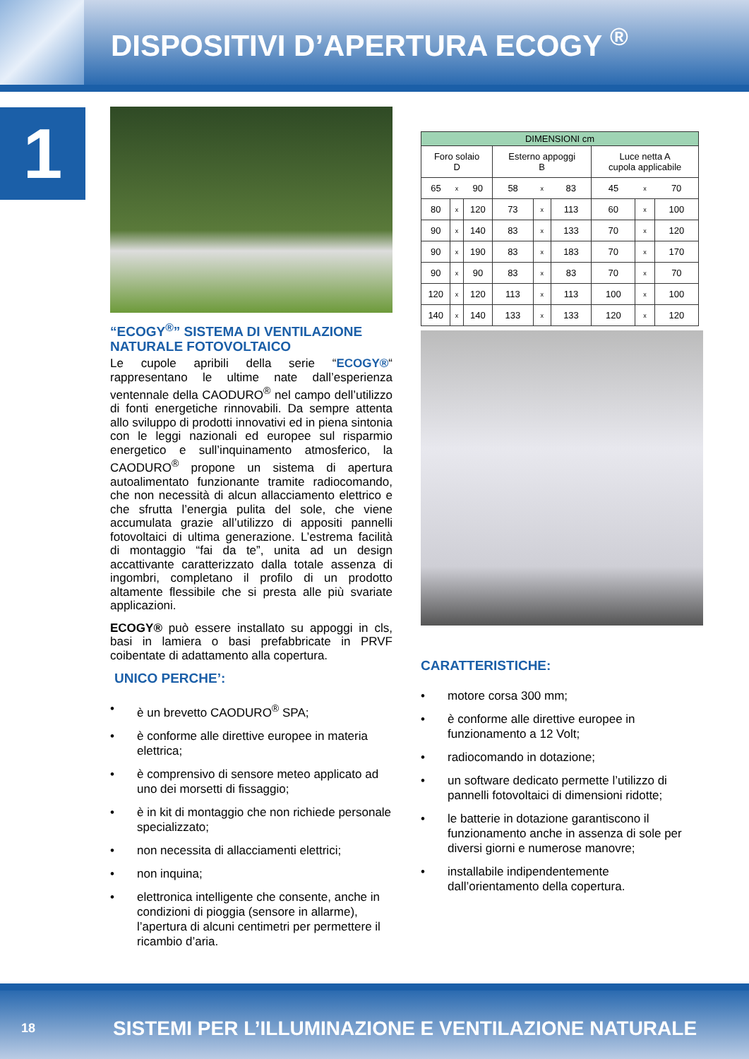DISPOSITIVI D’APERTURA ECOGY <sup>®</sup>
1
“ECOGY<sup>®</sup>” SISTEMA DI VENTILAZIONE NATURALE FOTOVOLTAICO
Le cupole apribili della serie “ECOGY®“ rappresentano le ultime nate dall’esperienza ventennale della CAODURO<sup>®</sup> nel campo dell’utilizzo di fonti energetiche rinnovabili. Da sempre attenta allo sviluppo di prodotti innovativi ed in piena sintonia con le leggi nazionali ed europee sul risparmio energetico e sull’inquinamento atmosferico, la CAODURO<sup>®</sup> propone un sistema di apertura autoalimentato funzionante tramite radiocomando, che non necessità di alcun allacciamento elettrico e che sfrutta l’energia pulita del sole, che viene accumulata grazie all’utilizzo di appositi pannelli fotovoltaici di ultima generazione. L’estrema facilità di montaggio “fai da te”, unita ad un design accattivante caratterizzato dalla totale assenza di ingombri, completano il profilo di un prodotto altamente flessibile che si presta alle più svariate applicazioni.
ECOGY® può essere installato su appoggi in cls, basi in lamiera o basi prefabbricate in PRVF coibentate di adattamento alla copertura.
UNICO PERCHE’:
• è un brevetto CAODURO<sup>®</sup> SPA;
• è conforme alle direttive europee in materia elettrica;
• è comprensivo di sensore meteo applicato ad uno dei morsetti di fissaggio;
• è in kit di montaggio che non richiede personale specializzato;
• non necessita di allacciamenti elettrici;
• non inquina;
• elettronica intelligente che consente, anche in condizioni di pioggia (sensore in allarme), l’apertura di alcuni centimetri per permettere il ricambio d’aria.
| DIMENSIONI cm | | | | | | | | |
| --- | --- | --- | --- | --- | --- | --- | --- | --- |
| Foro solaio D | | | Esterno appoggi B | | | Luce netta A cupola applicabile | | |
| 65 | x | 90 | 58 | x | 83 | 45 | x | 70 |
| 80 | x | 120 | 73 | x | 113 | 60 | x | 100 |
| 90 | x | 140 | 83 | x | 133 | 70 | x | 120 |
| 90 | x | 190 | 83 | x | 183 | 70 | x | 170 |
| 90 | x | 90 | 83 | x | 83 | 70 | x | 70 |
| 120 | x | 120 | 113 | x | 113 | 100 | x | 100 |
| 140 | x | 140 | 133 | x | 133 | 120 | x | 120 |
CARATTERISTICHE:
• motore corsa 300 mm;
• è conforme alle direttive europee in funzionamento a 12 Volt;
• radiocomando in dotazione;
• un software dedicato permette l’utilizzo di pannelli fotovoltaici di dimensioni ridotte;
• le batterie in dotazione garantiscono il funzionamento anche in assenza di sole per diversi giorni e numerose manovre;
• installabile indipendentemente dall’orientamento della copertura.
18 SISTEMI PER L’ILLUMINAZIONE E VENTILAZIONE NATURALE